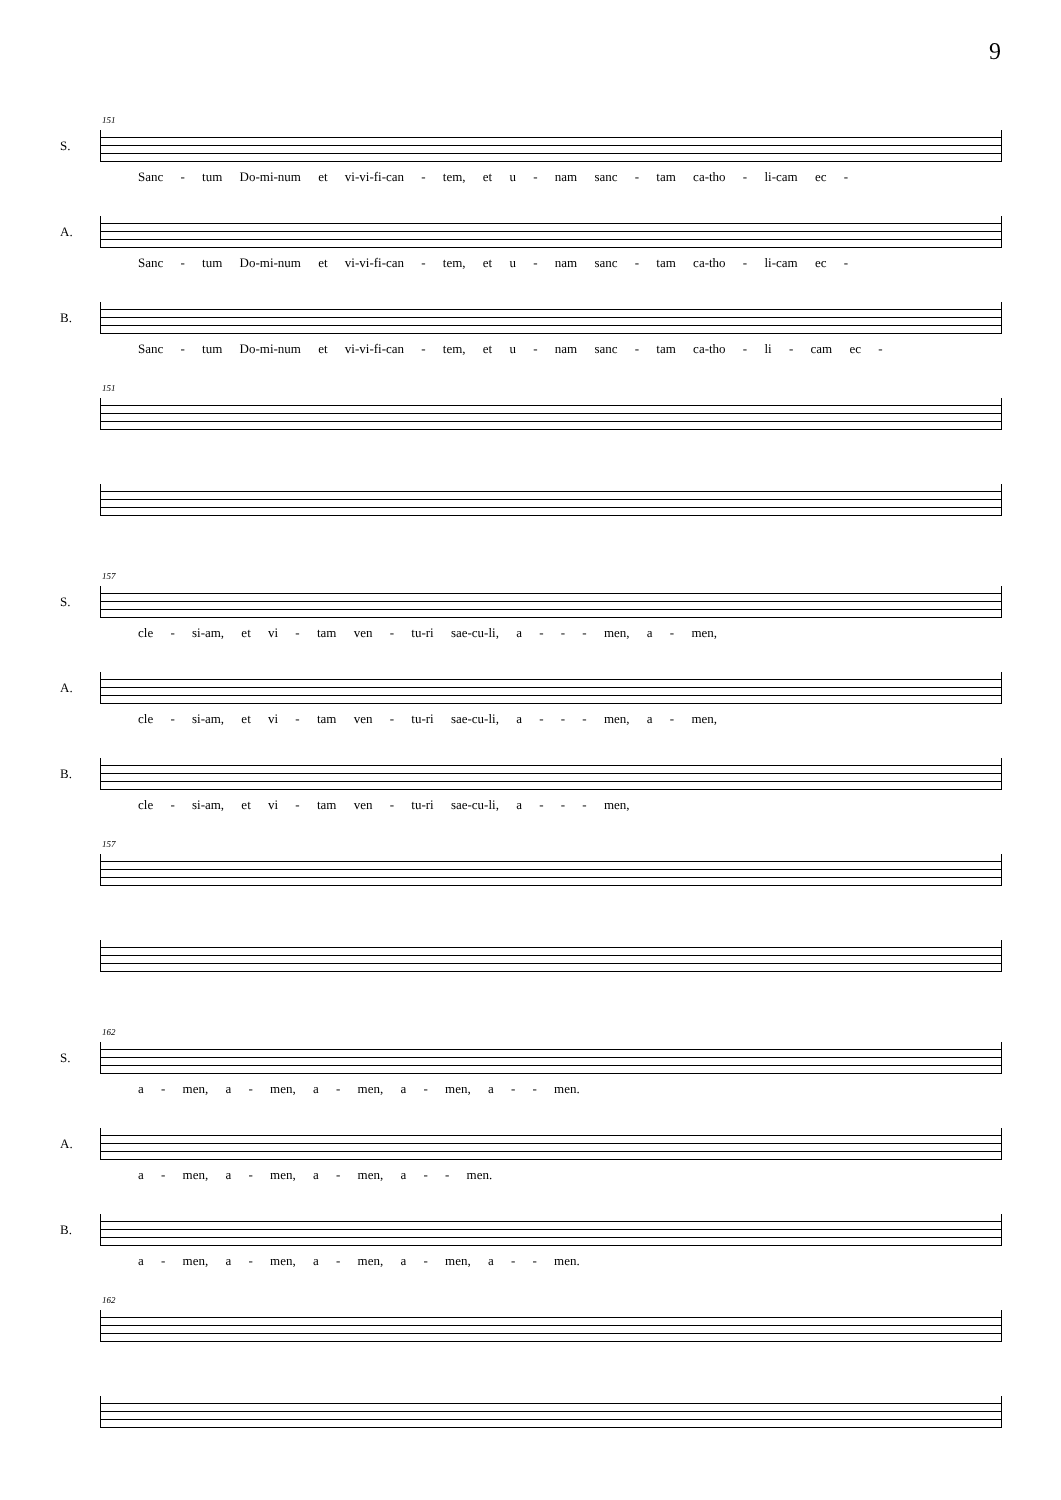9
151
S.
Sanc - tum Do-mi-num et vi-vi-fi-can - tem, et u - nam sanc - tam ca-tho - li-cam ec -
A.
Sanc - tum Do-mi-num et vi-vi-fi-can - tem, et u - nam sanc - tam ca-tho - li-cam ec -
B.
Sanc - tum Do-mi-num et vi-vi-fi-can - tem, et u - nam sanc - tam ca-tho - li - cam ec -
151
157
S.
cle - si-am, et vi - tam ven - tu-ri sae-cu-li, a - - - men, a - men,
A.
cle - si-am, et vi - tam ven - tu-ri sae-cu-li, a - - - men, a - men,
B.
cle - si-am, et vi - tam ven - tu-ri sae-cu-li, a - - - men,
157
162
S.
a - men, a - men, a - men, a - men, a - - men.
A.
a - men, a - men, a - men, a - - men.
B.
a - men, a - men, a - men, a - men, a - - men.
162